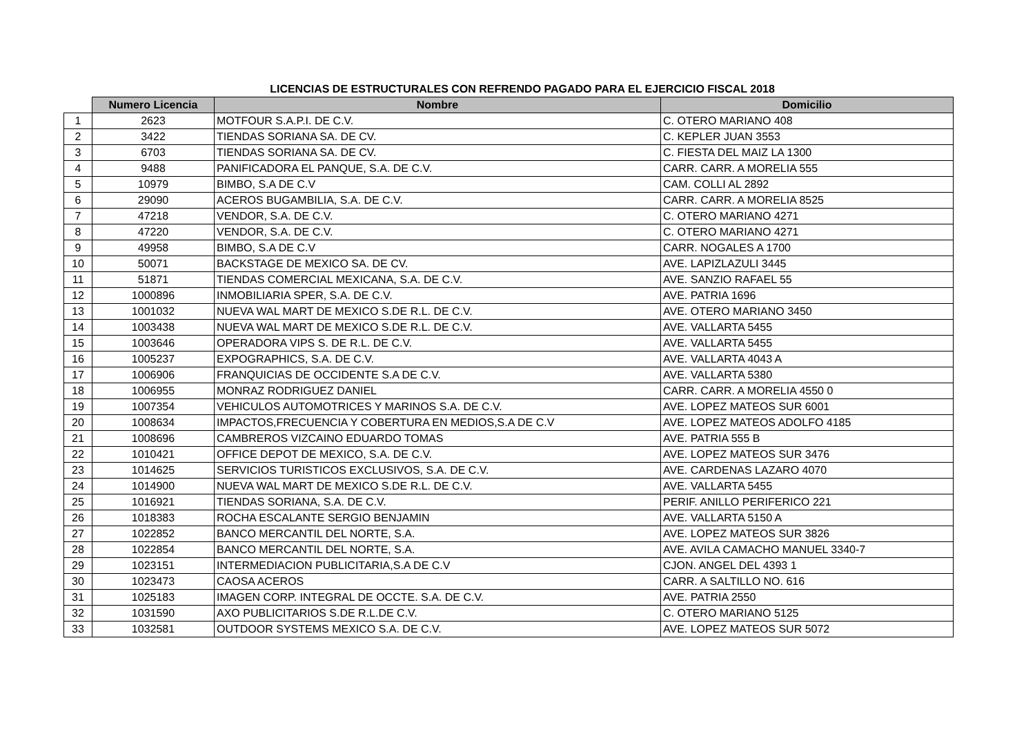LICENCIAS DE ESTRUCTURALES CON REFRENDO PAGADO PARA EL EJERCICIO FISCAL 2018
| | Numero Licencia | Nombre | Domicilio |
| --- | --- | --- | --- |
| 1 | 2623 | MOTFOUR S.A.P.I. DE C.V. | C. OTERO MARIANO 408 |
| 2 | 3422 | TIENDAS SORIANA SA. DE CV. | C. KEPLER JUAN 3553 |
| 3 | 6703 | TIENDAS SORIANA SA. DE CV. | C. FIESTA DEL MAIZ LA 1300 |
| 4 | 9488 | PANIFICADORA EL PANQUE, S.A. DE C.V. | CARR. CARR. A MORELIA 555 |
| 5 | 10979 | BIMBO, S.A DE C.V | CAM. COLLI AL 2892 |
| 6 | 29090 | ACEROS BUGAMBILIA, S.A. DE C.V. | CARR. CARR. A MORELIA 8525 |
| 7 | 47218 | VENDOR, S.A. DE C.V. | C. OTERO MARIANO 4271 |
| 8 | 47220 | VENDOR, S.A. DE C.V. | C. OTERO MARIANO 4271 |
| 9 | 49958 | BIMBO, S.A DE C.V | CARR. NOGALES A 1700 |
| 10 | 50071 | BACKSTAGE DE MEXICO SA. DE CV. | AVE. LAPIZLAZULI 3445 |
| 11 | 51871 | TIENDAS COMERCIAL MEXICANA, S.A. DE C.V. | AVE. SANZIO RAFAEL 55 |
| 12 | 1000896 | INMOBILIARIA SPER, S.A. DE C.V. | AVE. PATRIA 1696 |
| 13 | 1001032 | NUEVA WAL MART DE MEXICO S.DE R.L. DE C.V. | AVE. OTERO MARIANO 3450 |
| 14 | 1003438 | NUEVA WAL MART DE MEXICO S.DE R.L. DE C.V. | AVE. VALLARTA 5455 |
| 15 | 1003646 | OPERADORA VIPS S. DE R.L. DE C.V. | AVE. VALLARTA 5455 |
| 16 | 1005237 | EXPOGRAPHICS, S.A. DE C.V. | AVE. VALLARTA 4043 A |
| 17 | 1006906 | FRANQUICIAS DE OCCIDENTE S.A DE C.V. | AVE. VALLARTA 5380 |
| 18 | 1006955 | MONRAZ RODRIGUEZ DANIEL | CARR. CARR. A MORELIA 4550 0 |
| 19 | 1007354 | VEHICULOS AUTOMOTRICES Y MARINOS S.A. DE C.V. | AVE. LOPEZ MATEOS SUR 6001 |
| 20 | 1008634 | IMPACTOS,FRECUENCIA Y COBERTURA EN MEDIOS,S.A DE C.V | AVE. LOPEZ MATEOS ADOLFO 4185 |
| 21 | 1008696 | CAMBREROS VIZCAINO EDUARDO TOMAS | AVE. PATRIA 555 B |
| 22 | 1010421 | OFFICE DEPOT DE MEXICO, S.A. DE C.V. | AVE. LOPEZ MATEOS SUR 3476 |
| 23 | 1014625 | SERVICIOS TURISTICOS EXCLUSIVOS, S.A. DE C.V. | AVE. CARDENAS LAZARO 4070 |
| 24 | 1014900 | NUEVA WAL MART DE MEXICO S.DE R.L. DE C.V. | AVE. VALLARTA 5455 |
| 25 | 1016921 | TIENDAS SORIANA, S.A. DE C.V. | PERIF. ANILLO PERIFERICO 221 |
| 26 | 1018383 | ROCHA ESCALANTE SERGIO BENJAMIN | AVE. VALLARTA 5150 A |
| 27 | 1022852 | BANCO MERCANTIL DEL NORTE, S.A. | AVE. LOPEZ MATEOS SUR 3826 |
| 28 | 1022854 | BANCO MERCANTIL DEL NORTE, S.A. | AVE. AVILA CAMACHO MANUEL 3340-7 |
| 29 | 1023151 | INTERMEDIACION PUBLICITARIA,S.A DE C.V | CJON. ANGEL DEL 4393 1 |
| 30 | 1023473 | CAOSA ACEROS | CARR. A SALTILLO NO. 616 |
| 31 | 1025183 | IMAGEN CORP. INTEGRAL DE OCCTE. S.A. DE C.V. | AVE. PATRIA 2550 |
| 32 | 1031590 | AXO PUBLICITARIOS S.DE R.L.DE C.V. | C. OTERO MARIANO 5125 |
| 33 | 1032581 | OUTDOOR SYSTEMS MEXICO S.A. DE C.V. | AVE. LOPEZ MATEOS SUR 5072 |